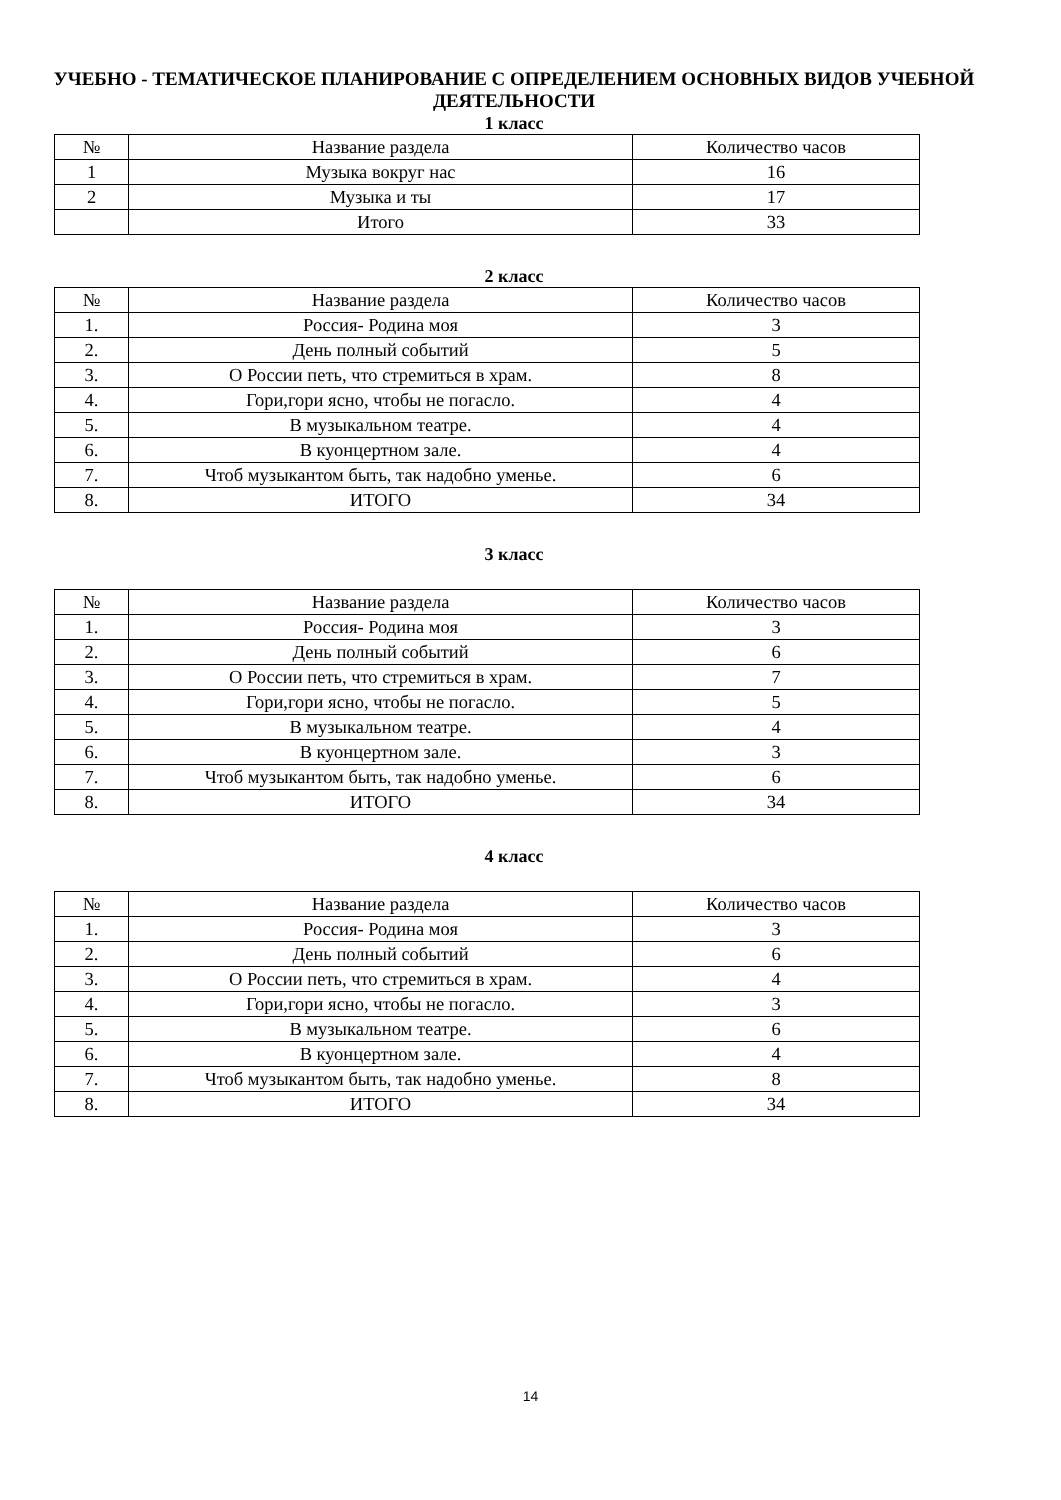УЧЕБНО - ТЕМАТИЧЕСКОЕ ПЛАНИРОВАНИЕ С ОПРЕДЕЛЕНИЕМ ОСНОВНЫХ ВИДОВ УЧЕБНОЙ ДЕЯТЕЛЬНОСТИ
1 класс
| № | Название раздела | Количество часов |
| 1 | Музыка вокруг нас | 16 |
| 2 | Музыка и ты | 17 |
| | Итого | 33 |
2 класс
| № | Название раздела | Количество часов |
| 1. | Россия- Родина моя | 3 |
| 2. | День полный событий | 5 |
| 3. | О России петь, что стремиться в храм. | 8 |
| 4. | Гори,гори ясно, чтобы не погасло. | 4 |
| 5. | В музыкальном театре. | 4 |
| 6. | В куонцертном зале. | 4 |
| 7. | Чтоб музыкантом быть, так надобно уменье. | 6 |
| 8. | ИТОГО | 34 |
3 класс
| № | Название раздела | Количество часов |
| 1. | Россия- Родина моя | 3 |
| 2. | День полный событий | 6 |
| 3. | О России петь, что стремиться в храм. | 7 |
| 4. | Гори,гори ясно, чтобы не погасло. | 5 |
| 5. | В музыкальном театре. | 4 |
| 6. | В куонцертном зале. | 3 |
| 7. | Чтоб музыкантом быть, так надобно уменье. | 6 |
| 8. | ИТОГО | 34 |
4 класс
| № | Название раздела | Количество часов |
| 1. | Россия- Родина моя | 3 |
| 2. | День полный событий | 6 |
| 3. | О России петь, что стремиться в храм. | 4 |
| 4. | Гори,гори ясно, чтобы не погасло. | 3 |
| 5. | В музыкальном театре. | 6 |
| 6. | В куонцертном зале. | 4 |
| 7. | Чтоб музыкантом быть, так надобно уменье. | 8 |
| 8. | ИТОГО | 34 |
14